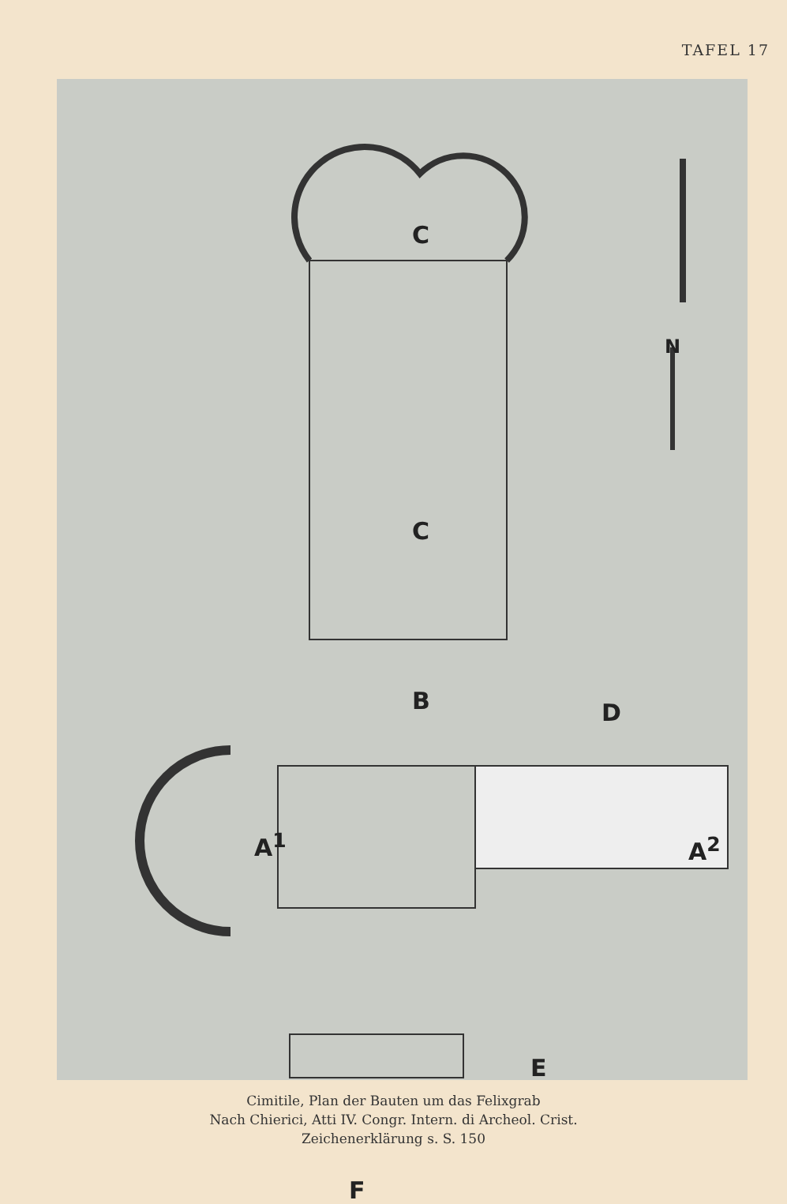TAFEL 17
C
C
B D
A<sup>1</sup> A<sup>2</sup>
E
F
N
Cimitile, Plan der Bauten um das Felixgrab
Nach Chierici, Atti IV. Congr. Intern. di Archeol. Crist.
Zeichenerklärung s. S. 150